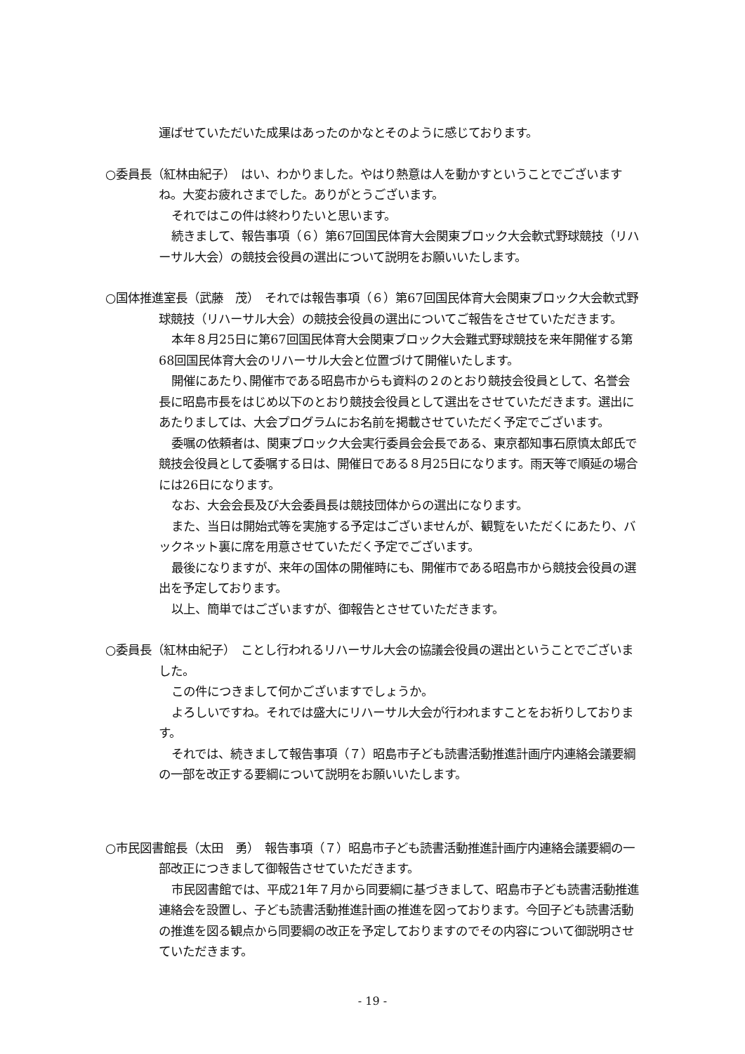運ばせていただいた成果はあったのかなとそのように感じております。
○委員長（紅林由紀子）　はい、わかりました。やはり熱意は人を動かすということでございますね。大変お疲れさまでした。ありがとうございます。
それではこの件は終わりたいと思います。
続きまして、報告事項（６）第67回国民体育大会関東ブロック大会軟式野球競技（リハーサル大会）の競技会役員の選出について説明をお願いいたします。
○国体推進室長（武藤　茂）　それでは報告事項（６）第67回国民体育大会関東ブロック大会軟式野球競技（リハーサル大会）の競技会役員の選出についてご報告をさせていただきます。
本年８月25日に第67回国民体育大会関東ブロック大会難式野球競技を来年開催する第68回国民体育大会のリハーサル大会と位置づけて開催いたします。
開催にあたり､開催市である昭島市からも資料の２のとおり競技会役員として、名誉会長に昭島市長をはじめ以下のとおり競技会役員として選出をさせていただきます。選出にあたりましては、大会プログラムにお名前を掲載させていただく予定でございます。
委嘱の依頼者は、関東ブロック大会実行委員会会長である、東京都知事石原慎太郎氏で競技会役員として委嘱する日は、開催日である８月25日になります。雨天等で順延の場合には26日になります。
なお、大会会長及び大会委員長は競技団体からの選出になります。
また、当日は開始式等を実施する予定はございませんが、観覧をいただくにあたり、バックネット裏に席を用意させていただく予定でございます。
最後になりますが、来年の国体の開催時にも、開催市である昭島市から競技会役員の選出を予定しております。
以上、簡単ではございますが、御報告とさせていただきます。
○委員長（紅林由紀子）　ことし行われるリハーサル大会の協議会役員の選出ということでございました。
この件につきまして何かございますでしょうか。
よろしいですね。それでは盛大にリハーサル大会が行われますことをお祈りしております。
それでは、続きまして報告事項（７）昭島市子ども読書活動推進計画庁内連絡会議要綱の一部を改正する要綱について説明をお願いいたします。
○市民図書館長（太田　勇）　報告事項（７）昭島市子ども読書活動推進計画庁内連絡会議要綱の一部改正につきまして御報告させていただきます。
市民図書館では、平成21年７月から同要綱に基づきまして、昭島市子ども読書活動推進連絡会を設置し、子ども読書活動推進計画の推進を図っております。今回子ども読書活動の推進を図る観点から同要綱の改正を予定しておりますのでその内容について御説明させていただきます。
- 19 -